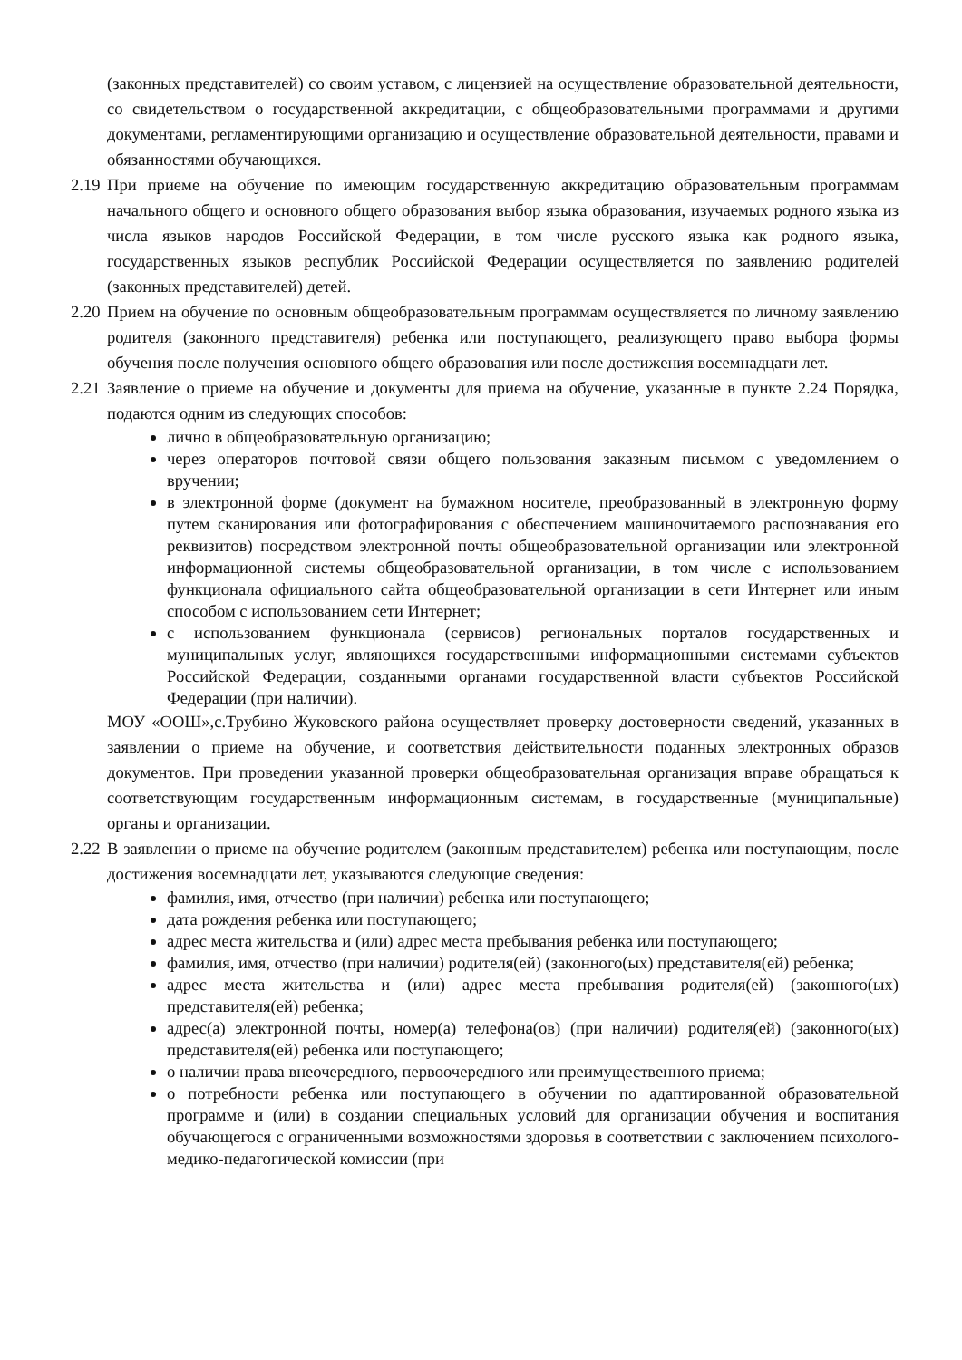(законных представителей) со своим уставом, с лицензией на осуществление образовательной деятельности, со свидетельством о государственной аккредитации, с общеобразовательными программами и другими документами, регламентирующими организацию и осуществление образовательной деятельности, правами и обязанностями обучающихся.
2.19
При приеме на обучение по имеющим государственную аккредитацию образовательным программам начального общего и основного общего образования выбор языка образования, изучаемых родного языка из числа языков народов Российской Федерации, в том числе русского языка как родного языка, государственных языков республик Российской Федерации осуществляется по заявлению родителей (законных представителей) детей.
2.20
Прием на обучение по основным общеобразовательным программам осуществляется по личному заявлению родителя (законного представителя) ребенка или поступающего, реализующего право выбора формы обучения после получения основного общего образования или после достижения восемнадцати лет.
2.21
Заявление о приеме на обучение и документы для приема на обучение, указанные в пункте 2.24 Порядка, подаются одним из следующих способов:
лично в общеобразовательную организацию;
через операторов почтовой связи общего пользования заказным письмом с уведомлением о вручении;
в электронной форме (документ на бумажном носителе, преобразованный в электронную форму путем сканирования или фотографирования с обеспечением машиночитаемого распознавания его реквизитов) посредством электронной почты общеобразовательной организации или электронной информационной системы общеобразовательной организации, в том числе с использованием функционала официального сайта общеобразовательной организации в сети Интернет или иным способом с использованием сети Интернет;
с использованием функционала (сервисов) региональных порталов государственных и муниципальных услуг, являющихся государственными информационными системами субъектов Российской Федерации, созданными органами государственной власти субъектов Российской Федерации (при наличии).
МОУ «ООШ»,с.Трубино Жуковского района осуществляет проверку достоверности сведений, указанных в заявлении о приеме на обучение, и соответствия действительности поданных электронных образов документов. При проведении указанной проверки общеобразовательная организация вправе обращаться к соответствующим государственным информационным системам, в государственные (муниципальные) органы и организации.
2.22
В заявлении о приеме на обучение родителем (законным представителем) ребенка или поступающим, после достижения восемнадцати лет, указываются следующие сведения:
фамилия, имя, отчество (при наличии) ребенка или поступающего;
дата рождения ребенка или поступающего;
адрес места жительства и (или) адрес места пребывания ребенка или поступающего;
фамилия, имя, отчество (при наличии) родителя(ей) (законного(ых) представителя(ей) ребенка;
адрес места жительства и (или) адрес места пребывания родителя(ей) (законного(ых) представителя(ей) ребенка;
адрес(а) электронной почты, номер(а) телефона(ов) (при наличии) родителя(ей) (законного(ых) представителя(ей) ребенка или поступающего;
о наличии права внеочередного, первоочередного или преимущественного приема;
о потребности ребенка или поступающего в обучении по адаптированной образовательной программе и (или) в создании специальных условий для организации обучения и воспитания обучающегося с ограниченными возможностями здоровья в соответствии с заключением психолого-медико-педагогической комиссии (при